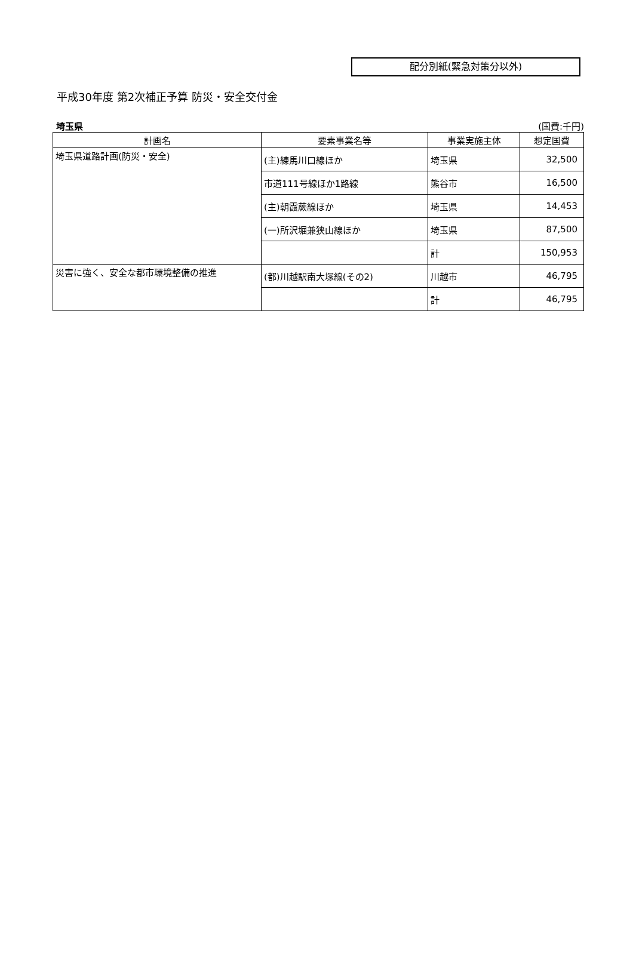配分別紙(緊急対策分以外)
平成30年度 第2次補正予算 防災・安全交付金
埼玉県 (国費:千円)
| 計画名 | 要素事業名等 | 事業実施主体 | 想定国費 |
| --- | --- | --- | --- |
| 埼玉県道路計画(防災・安全) | (主)練馬川口線ほか | 埼玉県 | 32,500 |
| | 市道111号線ほか1路線 | 熊谷市 | 16,500 |
| | (主)朝霞蕨線ほか | 埼玉県 | 14,453 |
| | (一)所沢堀兼狭山線ほか | 埼玉県 | 87,500 |
| | | 計 | 150,953 |
| 災害に強く、安全な都市環境整備の推進 | (都)川越駅南大塚線(その2) | 川越市 | 46,795 |
| | | 計 | 46,795 |